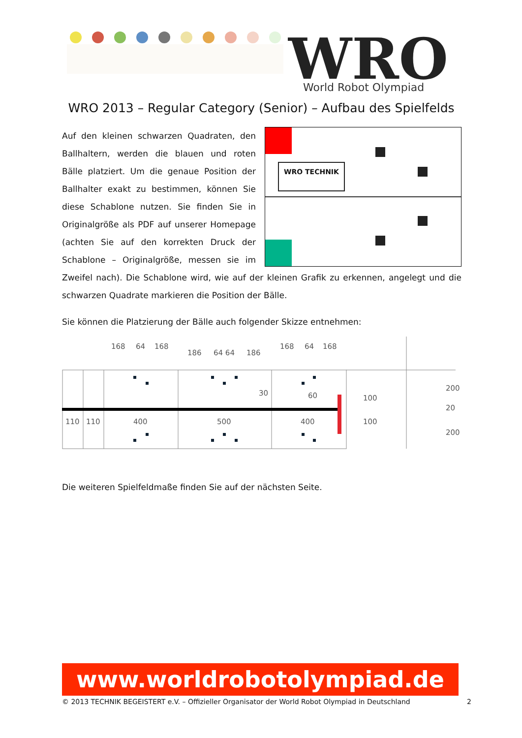WRO
World Robot Olympiad
WRO 2013 – Regular Category (Senior) – Aufbau des Spielfelds
WRO TECHNIK
Auf den kleinen schwarzen Quadraten, den Ballhaltern, werden die blauen und roten Bälle platziert. Um die genaue Position der Ballhalter exakt zu bestimmen, können Sie diese Schablone nutzen. Sie finden Sie in Originalgröße als PDF auf unserer Homepage (achten Sie auf den korrekten Druck der Schablone – Originalgröße, messen sie im Zweifel nach). Die Schablone wird, wie auf der kleinen Grafik zu erkennen, angelegt und die schwarzen Quadrate markieren die Position der Bälle.
Sie können die Platzierung der Bälle auch folgender Skizze entnehmen:
168
64
168
186
64 64
186
168
64
168
110
110
400
500
400
30
60
100
100
200
20
200
Die weiteren Spielfeldmaße finden Sie auf der nächsten Seite.
www.worldrobotolympiad.de
© 2013 TECHNIK BEGEISTERT e.V. – Offizieller Organisator der World Robot Olympiad in Deutschland 2